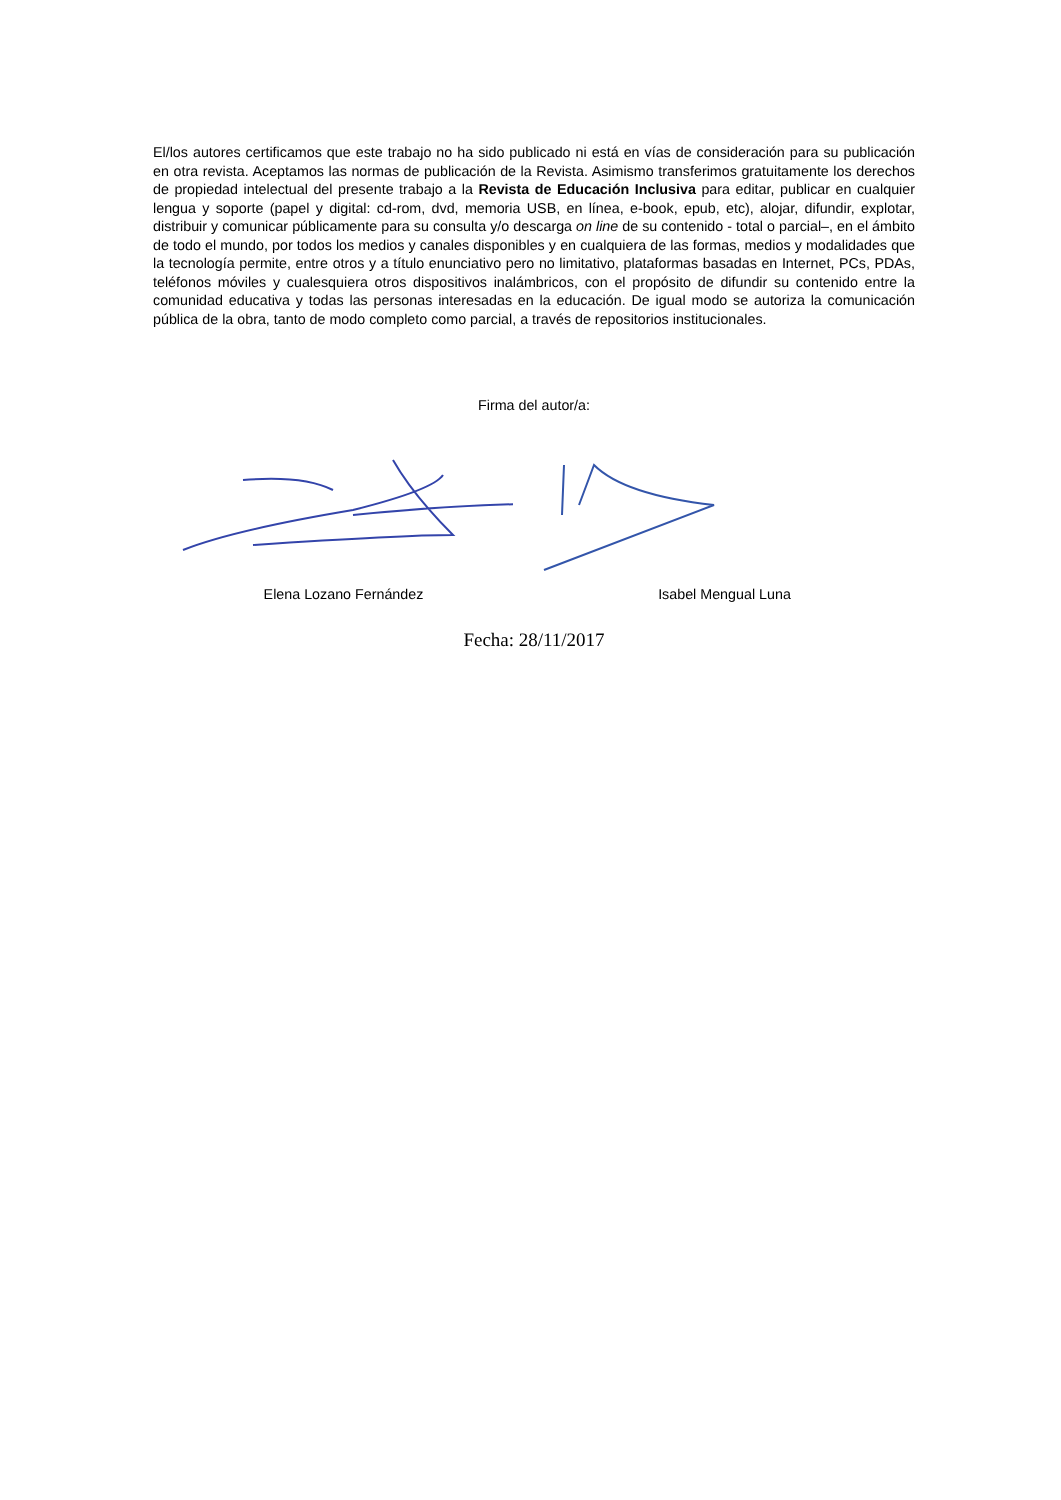El/los autores certificamos que este trabajo no ha sido publicado ni está en vías de consideración para su publicación en otra revista. Aceptamos las normas de publicación de la Revista. Asimismo transferimos gratuitamente los derechos de propiedad intelectual del presente trabajo a la Revista de Educación Inclusiva para editar, publicar en cualquier lengua y soporte (papel y digital: cd-rom, dvd, memoria USB, en línea, e-book, epub, etc), alojar, difundir, explotar, distribuir y comunicar públicamente para su consulta y/o descarga on line de su contenido - total o parcial–, en el ámbito de todo el mundo, por todos los medios y canales disponibles y en cualquiera de las formas, medios y modalidades que la tecnología permite, entre otros y a título enunciativo pero no limitativo, plataformas basadas en Internet, PCs, PDAs, teléfonos móviles y cualesquiera otros dispositivos inalámbricos, con el propósito de difundir su contenido entre la comunidad educativa y todas las personas interesadas en la educación. De igual modo se autoriza la comunicación pública de la obra, tanto de modo completo como parcial, a través de repositorios institucionales.
Firma del autor/a:
Elena Lozano Fernández Isabel Mengual Luna
Fecha: 28/11/2017